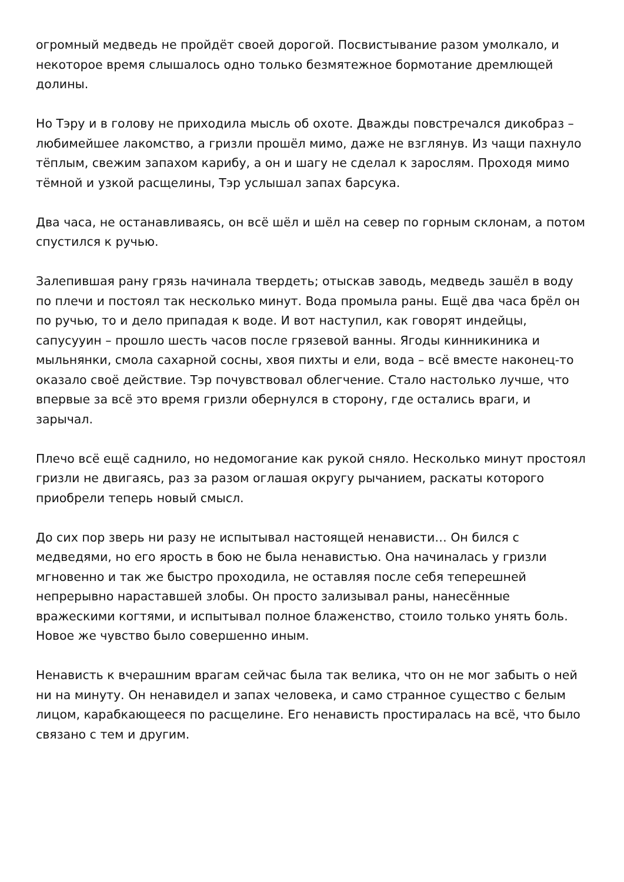огромный медведь не пройдёт своей дорогой. Посвистывание разом умолкало, и некоторое время слышалось одно только безмятежное бормотание дремлющей долины.
Но Тэру и в голову не приходила мысль об охоте. Дважды повстречался дикобраз – любимейшее лакомство, а гризли прошёл мимо, даже не взглянув. Из чащи пахнуло тёплым, свежим запахом карибу, а он и шагу не сделал к зарослям. Проходя мимо тёмной и узкой расщелины, Тэр услышал запах барсука.
Два часа, не останавливаясь, он всё шёл и шёл на север по горным склонам, а потом спустился к ручью.
Залепившая рану грязь начинала твердеть; отыскав заводь, медведь зашёл в воду по плечи и постоял так несколько минут. Вода промыла раны. Ещё два часа брёл он по ручью, то и дело припадая к воде. И вот наступил, как говорят индейцы, сапусууин – прошло шесть часов после грязевой ванны. Ягоды кинникиника и мыльнянки, смола сахарной сосны, хвоя пихты и ели, вода – всё вместе наконец-то оказало своё действие. Тэр почувствовал облегчение. Стало настолько лучше, что впервые за всё это время гризли обернулся в сторону, где остались враги, и зарычал.
Плечо всё ещё саднило, но недомогание как рукой сняло. Несколько минут простоял гризли не двигаясь, раз за разом оглашая округу рычанием, раскаты которого приобрели теперь новый смысл.
До сих пор зверь ни разу не испытывал настоящей ненависти… Он бился с медведями, но его ярость в бою не была ненавистью. Она начиналась у гризли мгновенно и так же быстро проходила, не оставляя после себя теперешней непрерывно нараставшей злобы. Он просто зализывал раны, нанесённые вражескими когтями, и испытывал полное блаженство, стоило только унять боль. Новое же чувство было совершенно иным.
Ненависть к вчерашним врагам сейчас была так велика, что он не мог забыть о ней ни на минуту. Он ненавидел и запах человека, и само странное существо с белым лицом, карабкающееся по расщелине. Его ненависть простиралась на всё, что было связано с тем и другим.